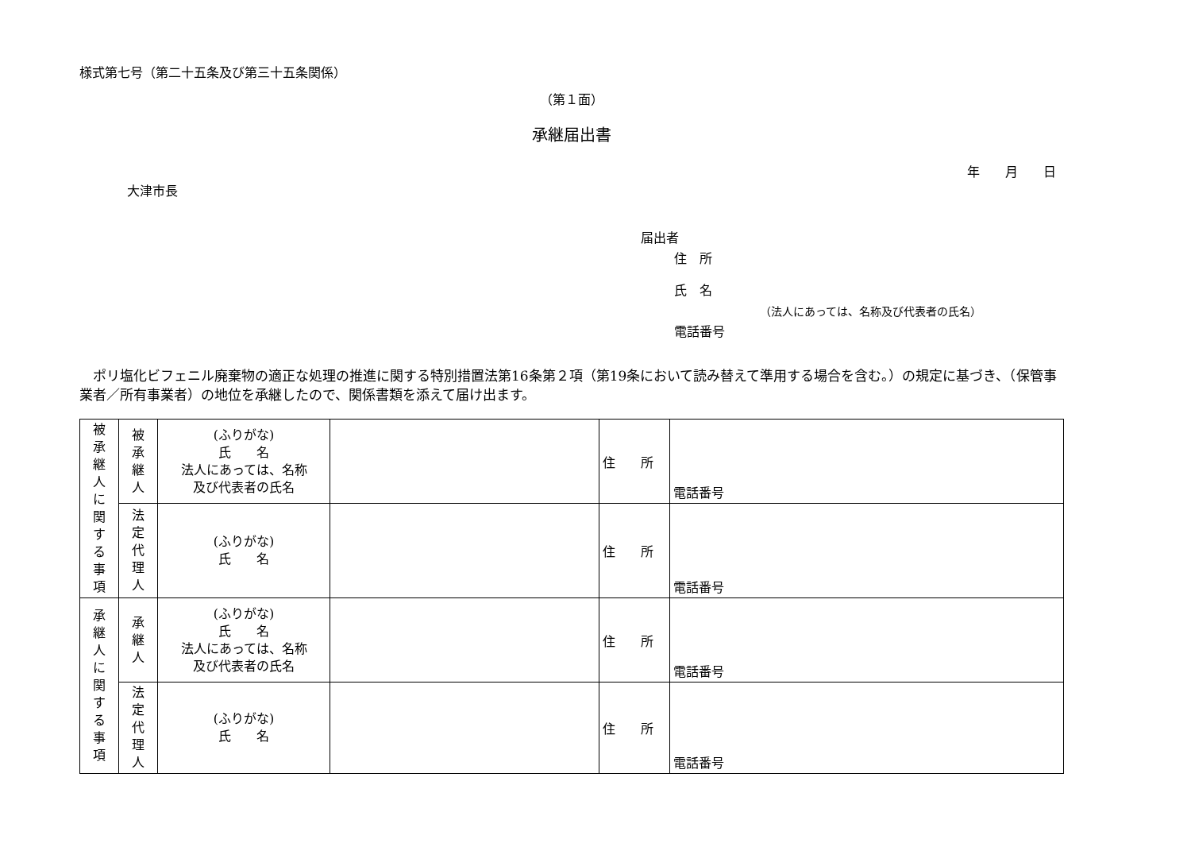様式第七号（第二十五条及び第三十五条関係）
（第１面）
承継届出書
年　　月　　日
大津市長
届出者
住　所
氏　名
（法人にあっては、名称及び代表者の氏名）
電話番号
　ポリ塩化ビフェニル廃棄物の適正な処理の推進に関する特別措置法第16条第２項（第19条において読み替えて準用する場合を含む。）の規定に基づき、（保管事業者／所有事業者）の地位を承継したので、関係書類を添えて届け出ます。
| 被 承 継 人 に 関 す る 事 項 | 被 承 継 人 | (ふりがな) 氏 名 法人にあっては、名称 及び代表者の氏名 | | 住 所 | 電話番号 |
| | 法 定 代 理 人 | (ふりがな) 氏 名 | | 住 所 | 電話番号 |
| 承 継 人 に 関 す る 事 項 | 承 継 人 | (ふりがな) 氏 名 法人にあっては、名称 及び代表者の氏名 | | 住 所 | 電話番号 |
| | 法 定 代 理 人 | (ふりがな) 氏 名 | | 住 所 | 電話番号 |